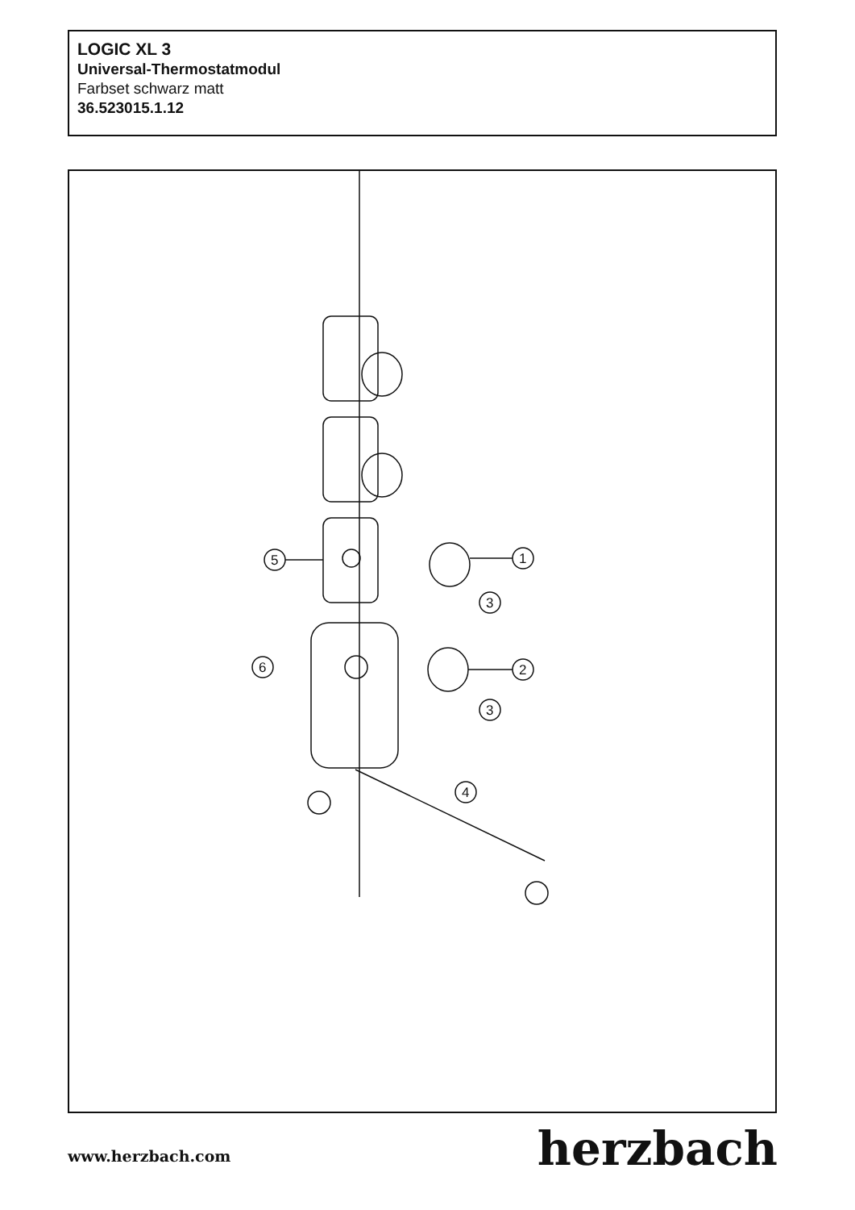LOGIC XL 3
Universal-Thermostatmodul
Farbset schwarz matt
36.523015.1.12
5
1
3
6
2
3
4
www.herzbach.com herzbach